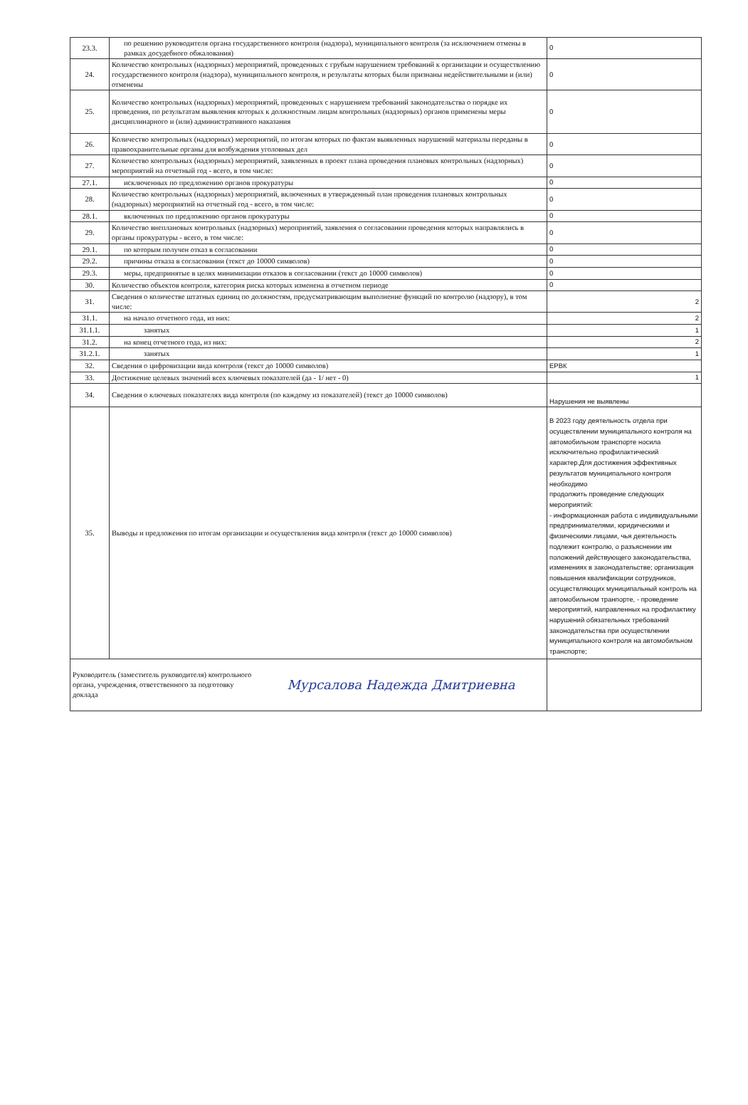| 23.3. | по решению руководителя органа государственного контроля (надзора), муниципального контроля (за исключением отмены в рамках досудебного обжалования) | 0 |
| 24. | Количество контрольных (надзорных) мероприятий, проведенных с грубым нарушением требований к организации и осуществлению государственного контроля (надзора), муниципального контроля, и результаты которых были признаны недействительными и (или) отменены | 0 |
| 25. | Количество контрольных (надзорных) мероприятий, проведенных с нарушением требований законодательства о порядке их проведения, по результатам выявления которых к должностным лицам контрольных (надзорных) органов применены меры дисциплинарного и (или) административного наказания | 0 |
| 26. | Количество контрольных (надзорных) мероприятий, по итогам которых по фактам выявленных нарушений материалы переданы в правоохранительные органы для возбуждения уголовных дел | 0 |
| 27. | Количество контрольных (надзорных) мероприятий, заявленных в проект плана проведения плановых контрольных (надзорных) мероприятий на отчетный год - всего, в том числе: | 0 |
| 27.1. | исключенных по предложению органов прокуратуры | 0 |
| 28. | Количество контрольных (надзорных) мероприятий, включенных в утвержденный план проведения плановых контрольных (надзорных) мероприятий на отчетный год - всего, в том числе: | 0 |
| 28.1. | включенных по предложению органов прокуратуры | 0 |
| 29. | Количество внеплановых контрольных (надзорных) мероприятий, заявления о согласовании проведения которых направлялись в органы прокуратуры - всего, в том числе: | 0 |
| 29.1. | по которым получен отказ в согласовании | 0 |
| 29.2. | причины отказа в согласовании (текст до 10000 символов) | 0 |
| 29.3. | меры, предпринятые в целях минимизации отказов в согласовании (текст до 10000 символов) | 0 |
| 30. | Количество объектов контроля, категория риска которых изменена в отчетном периоде | 0 |
| 31. | Сведения о количестве штатных единиц по должностям, предусматривающим выполнение функций по контролю (надзору), в том числе: | 2 |
| 31.1. | на начало отчетного года, из них: | 2 |
| 31.1.1. | занятых | 1 |
| 31.2. | на конец отчетного года, из них: | 2 |
| 31.2.1. | занятых | 1 |
| 32. | Сведения о цифровизации вида контроля (текст до 10000 символов) | ЕРВК |
| 33. | Достижение целевых значений всех ключевых показателей (да - 1/ нет - 0) | 1 |
| 34. | Сведения о ключевых показателях вида контроля (по каждому из показателей) (текст до 10000 символов) | Нарушения не выявлены |
| 35. | Выводы и предложения по итогам организации и осуществления вида контроля (текст до 10000 символов) | В 2023 году деятельность отдела при осуществлении муниципального контроля на автомобильном транспорте носила исключительно профилактический характер.Для достижения эффективных результатов муниципального контроля необходимо продолжить проведение следующих мероприятий: - информационная работа с индивидуальными предпринимателями, юридическими и физическими лицами, чья деятельность подлежит контролю, о разъяснении им положений действующего законодательства, изменениях в законодательстве; организация повышения квалификации сотрудников, осуществляющих муниципальный контроль на автомобильном транпорте, - проведение мероприятий, направленных на профилактику нарушений обязательных требований законодательства при осуществлении муниципального контроля на автомобильном транспорте; |
| Руководитель (заместитель руководителя) контрольного органа, учреждения, ответственного за подготовку доклада Мурсалова Надежда Дмитриевна | | |